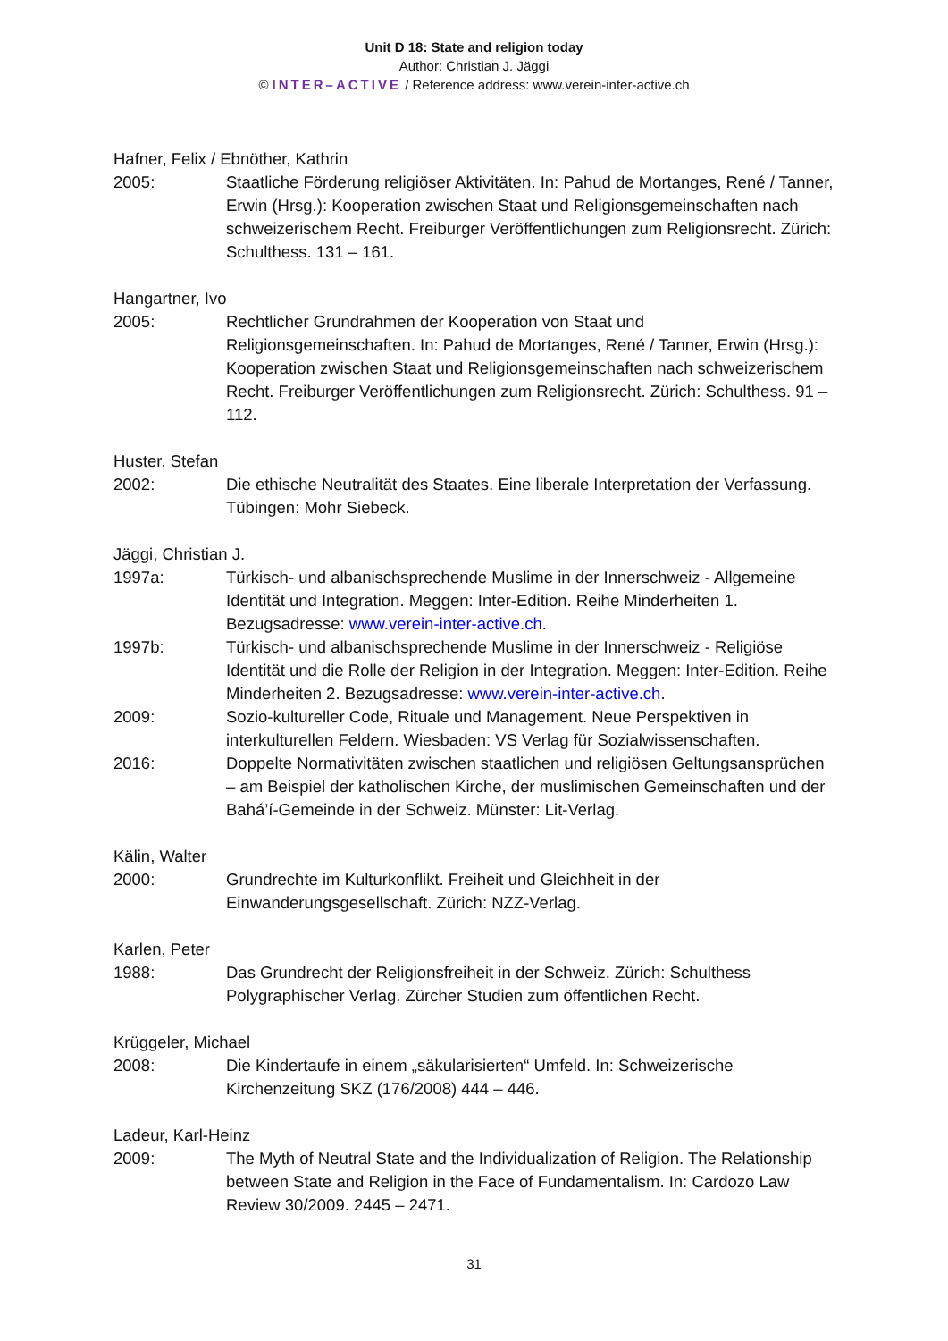Unit D 18: State and religion today
Author: Christian J. Jäggi
© INTER–ACTIVE / Reference address: www.verein-inter-active.ch
Hafner, Felix / Ebnöther, Kathrin
2005: Staatliche Förderung religiöser Aktivitäten. In: Pahud de Mortanges, René / Tanner, Erwin (Hrsg.): Kooperation zwischen Staat und Religionsgemeinschaften nach schweizerischem Recht. Freiburger Veröffentlichungen zum Religionsrecht. Zürich: Schulthess. 131 – 161.
Hangartner, Ivo
2005: Rechtlicher Grundrahmen der Kooperation von Staat und Religionsgemeinschaften. In: Pahud de Mortanges, René / Tanner, Erwin (Hrsg.): Kooperation zwischen Staat und Religionsgemeinschaften nach schweizerischem Recht. Freiburger Veröffentlichungen zum Religionsrecht. Zürich: Schulthess. 91 – 112.
Huster, Stefan
2002: Die ethische Neutralität des Staates. Eine liberale Interpretation der Verfassung. Tübingen: Mohr Siebeck.
Jäggi, Christian J.
1997a: Türkisch- und albanischsprechende Muslime in der Innerschweiz - Allgemeine Identität und Integration. Meggen: Inter-Edition. Reihe Minderheiten 1. Bezugsadresse: www.verein-inter-active.ch.
1997b: Türkisch- und albanischsprechende Muslime in der Innerschweiz - Religiöse Identität und die Rolle der Religion in der Integration. Meggen: Inter-Edition. Reihe Minderheiten 2. Bezugsadresse: www.verein-inter-active.ch.
2009: Sozio-kultureller Code, Rituale und Management. Neue Perspektiven in interkulturellen Feldern. Wiesbaden: VS Verlag für Sozialwissenschaften.
2016: Doppelte Normativitäten zwischen staatlichen und religiösen Geltungsansprüchen – am Beispiel der katholischen Kirche, der muslimischen Gemeinschaften und der Bahá’í-Gemeinde in der Schweiz. Münster: Lit-Verlag.
Kälin, Walter
2000: Grundrechte im Kulturkonflikt. Freiheit und Gleichheit in der Einwanderungsgesellschaft. Zürich: NZZ-Verlag.
Karlen, Peter
1988: Das Grundrecht der Religionsfreiheit in der Schweiz. Zürich: Schulthess Polygraphischer Verlag. Zürcher Studien zum öffentlichen Recht.
Krüggeler, Michael
2008: Die Kindertaufe in einem „säkularisierten“ Umfeld. In: Schweizerische Kirchenzeitung SKZ (176/2008) 444 – 446.
Ladeur, Karl-Heinz
2009: The Myth of Neutral State and the Individualization of Religion. The Relationship between State and Religion in the Face of Fundamentalism. In: Cardozo Law Review 30/2009. 2445 – 2471.
31